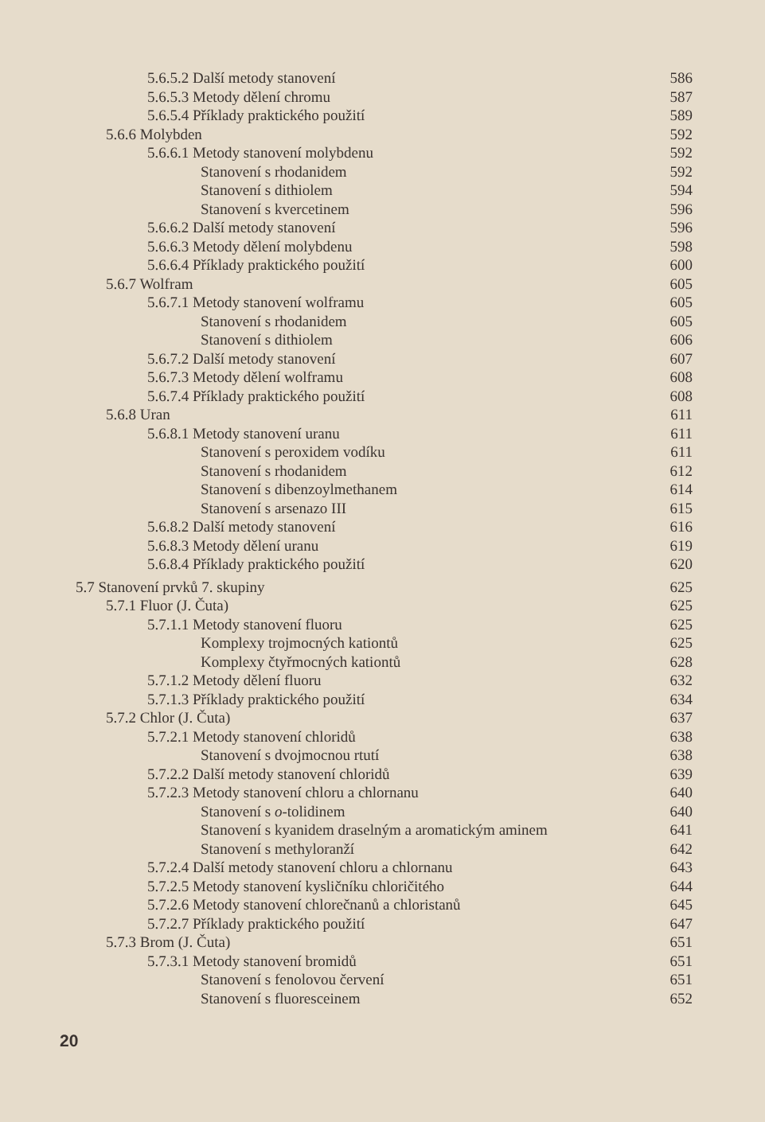| 5.6.5.2 Další metody stanovení | 586 |
| 5.6.5.3 Metody dělení chromu | 587 |
| 5.6.5.4 Příklady praktického použití | 589 |
| 5.6.6 Molybden | 592 |
| 5.6.6.1 Metody stanovení molybdenu | 592 |
| Stanovení s rhodanidem | 592 |
| Stanovení s dithiolem | 594 |
| Stanovení s kvercetinem | 596 |
| 5.6.6.2 Další metody stanovení | 596 |
| 5.6.6.3 Metody dělení molybdenu | 598 |
| 5.6.6.4 Příklady praktického použití | 600 |
| 5.6.7 Wolfram | 605 |
| 5.6.7.1 Metody stanovení wolframu | 605 |
| Stanovení s rhodanidem | 605 |
| Stanovení s dithiolem | 606 |
| 5.6.7.2 Další metody stanovení | 607 |
| 5.6.7.3 Metody dělení wolframu | 608 |
| 5.6.7.4 Příklady praktického použití | 608 |
| 5.6.8 Uran | 611 |
| 5.6.8.1 Metody stanovení uranu | 611 |
| Stanovení s peroxidem vodíku | 611 |
| Stanovení s rhodanidem | 612 |
| Stanovení s dibenzoylmethanem | 614 |
| Stanovení s arsenazo III | 615 |
| 5.6.8.2 Další metody stanovení | 616 |
| 5.6.8.3 Metody dělení uranu | 619 |
| 5.6.8.4 Příklady praktického použití | 620 |
| 5.7 Stanovení prvků 7. skupiny | 625 |
| 5.7.1 Fluor (J. Čuta) | 625 |
| 5.7.1.1 Metody stanovení fluoru | 625 |
| Komplexy trojmocných kationtů | 625 |
| Komplexy čtyřmocných kationtů | 628 |
| 5.7.1.2 Metody dělení fluoru | 632 |
| 5.7.1.3 Příklady praktického použití | 634 |
| 5.7.2 Chlor (J. Čuta) | 637 |
| 5.7.2.1 Metody stanovení chloridů | 638 |
| Stanovení s dvojmocnou rtutí | 638 |
| 5.7.2.2 Další metody stanovení chloridů | 639 |
| 5.7.2.3 Metody stanovení chloru a chlornanu | 640 |
| Stanovení s o -tolidinem | 640 |
| Stanovení s kyanidem draselným a aromatickým aminem | 641 |
| Stanovení s methyloranží | 642 |
| 5.7.2.4 Další metody stanovení chloru a chlornanu | 643 |
| 5.7.2.5 Metody stanovení kysličníku chloričitého | 644 |
| 5.7.2.6 Metody stanovení chlorečnanů a chloristanů | 645 |
| 5.7.2.7 Příklady praktického použití | 647 |
| 5.7.3 Brom (J. Čuta) | 651 |
| 5.7.3.1 Metody stanovení bromidů | 651 |
| Stanovení s fenolovou červení | 651 |
| Stanovení s fluoresceinem | 652 |
20